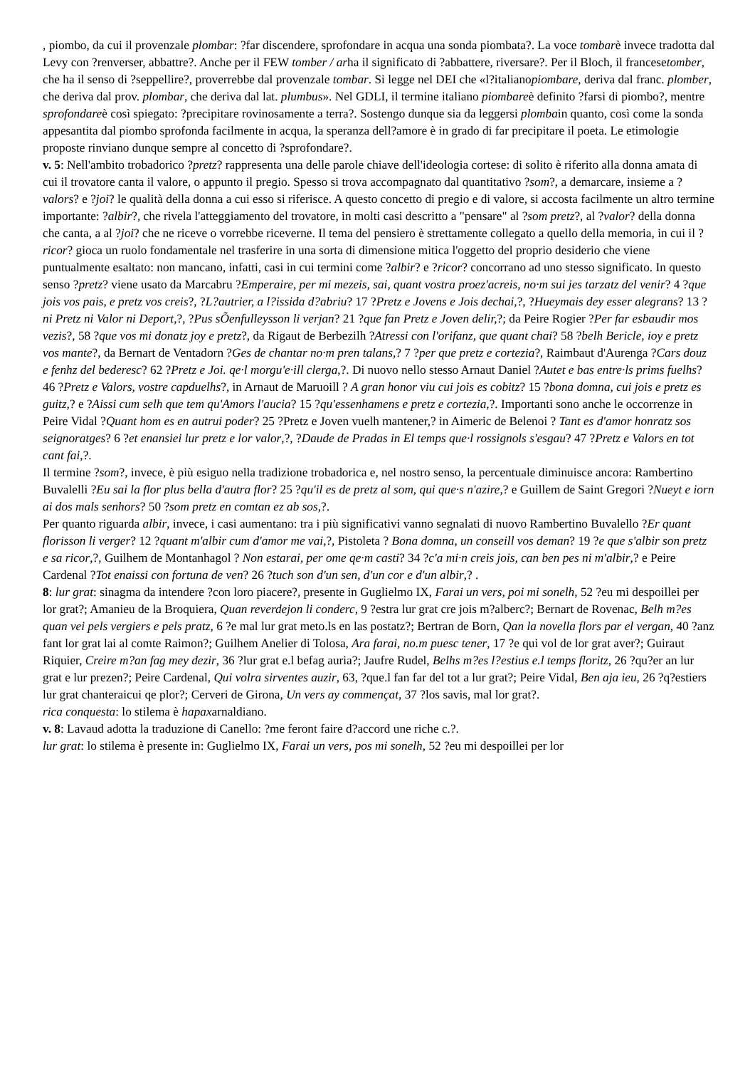, piombo, da cui il provenzale plombar: ?far discendere, sprofondare in acqua una sonda piombata?. La voce tombarè invece tradotta dal Levy con ?renverser, abbattre?. Anche per il FEW tomber / arha il significato di ?abbattere, riversare?. Per il Bloch, il francesetomber, che ha il senso di ?seppellire?, proverrebbe dal provenzale tombar. Si legge nel DEI che «l?italianopiombare, deriva dal franc. plomber, che deriva dal prov. plombar, che deriva dal lat. plumbus». Nel GDLI, il termine italiano piombareè definito ?farsi di piombo?, mentre sprofondareè così spiegato: ?precipitare rovinosamente a terra?. Sostengo dunque sia da leggersi plombain quanto, così come la sonda appesantita dal piombo sprofonda facilmente in acqua, la speranza dell?amore è in grado di far precipitare il poeta. Le etimologie proposte rinviano dunque sempre al concetto di ?sprofondare?.
v. 5: Nell'ambito trobadorico ?pretz? rappresenta una delle parole chiave dell'ideologia cortese: di solito è riferito alla donna amata di cui il trovatore canta il valore, o appunto il pregio. Spesso si trova accompagnato dal quantitativo ?som?, a demarcare, insieme a ?valors? e ?joi? le qualità della donna a cui esso si riferisce. A questo concetto di pregio e di valore, si accosta facilmente un altro termine importante: ?albir?, che rivela l'atteggiamento del trovatore, in molti casi descritto a "pensare" al ?som pretz?, al ?valor? della donna che canta, a al ?joi? che ne riceve o vorrebbe riceverne. Il tema del pensiero è strettamente collegato a quello della memoria, in cui il ?ricor? gioca un ruolo fondamentale nel trasferire in una sorta di dimensione mitica l'oggetto del proprio desiderio che viene puntualmente esaltato: non mancano, infatti, casi in cui termini come ?albir? e ?ricor? concorrano ad uno stesso significato. In questo senso ?pretz? viene usato da Marcabru ?Emperaire, per mi mezeis, sai, quant vostra proez'acreis, no·m sui jes tarzatz del venir? 4 ?que jois vos pais, e pretz vos creis?, ?L?autrier, a l?issida d?abriu? 17 ?Pretz e Jovens e Jois dechai,?, ?Hueymais dey esser alegrans? 13 ?ni Pretz ni Valor ni Deport,?, ?Pus sÕenfulleysson li verjan? 21 ?que fan Pretz e Joven delir,?; da Peire Rogier ?Per far esbaudir mos vezis?, 58 ?que vos mi donatz joy e pretz?, da Rigaut de Berbezilh ?Atressi con l'orifanz, que quant chai? 58 ?belh Bericle, ioy e pretz vos mante?, da Bernart de Ventadorn ?Ges de chantar no·m pren talans,? 7 ?per que pretz e cortezia?, Raimbaut d'Aurenga ?Cars douz e fenhz del bederesc? 62 ?Pretz e Joi. qe·l morgu'e·ill clerga,?. Di nuovo nello stesso Arnaut Daniel ?Autet e bas entre·ls prims fuelhs? 46 ?Pretz e Valors, vostre capduelhs?, in Arnaut de Maruoill ? A gran honor viu cui jois es cobitz? 15 ?bona domna, cui jois e pretz es guitz,? e ?Aissi cum selh que tem qu'Amors l'aucia? 15 ?qu'essenhamens e pretz e cortezia,?. Importanti sono anche le occorrenze in Peire Vidal ?Quant hom es en autrui poder? 25 ?Pretz e Joven vuelh mantener,? in Aimeric de Belenoi ? Tant es d'amor honratz sos seignoratges? 6 ?et enansiei lur pretz e lor valor,?, ?Daude de Pradas in El temps que·l rossignols s'esgau? 47 ?Pretz e Valors en tot cant fai,?.
Il termine ?som?, invece, è più esiguo nella tradizione trobadorica e, nel nostro senso, la percentuale diminuisce ancora: Rambertino Buvalelli ?Eu sai la flor plus bella d'autra flor? 25 ?qu'il es de pretz al som, qui que·s n'azire,? e Guillem de Saint Gregori ?Nueyt e iorn ai dos mals senhors? 50 ?som pretz en comtan ez ab sos,?.
Per quanto riguarda albir, invece, i casi aumentano: tra i più significativi vanno segnalati di nuovo Rambertino Buvalello ?Er quant florisson li verger? 12 ?quant m'albir cum d'amor me vai,?, Pistoleta ? Bona domna, un conseill vos deman? 19 ?e que s'albir son pretz e sa ricor,?, Guilhem de Montanhagol ? Non estarai, per ome qe·m casti? 34 ?c'a mi·n creis jois, can ben pes ni m'albir,? e Peire Cardenal ?Tot enaissi con fortuna de ven? 26 ?tuch son d'un sen, d'un cor e d'un albir,? .
8: lur grat: sinagma da intendere ?con loro piacere?, presente in Guglielmo IX, Farai un vers, poi mi sonelh, 52 ?eu mi despoillei per lor grat?; Amanieu de la Broquiera, Quan reverdejon li conderc, 9 ?estra lur grat cre jois m?alberc?; Bernart de Rovenac, Belh m?es quan vei pels vergiers e pels pratz, 6 ?e mal lur grat meto.ls en las postatz?; Bertran de Born, Qan la novella flors par el vergan, 40 ?anz fant lor grat lai al comte Raimon?; Guilhem Anelier di Tolosa, Ara farai, no.m puesc tener, 17 ?e qui vol de lor grat aver?; Guiraut Riquier, Creire m?an fag mey dezir, 36 ?lur grat e.l befag auria?; Jaufre Rudel, Belhs m?es l?estius e.l temps floritz, 26 ?qu?er an lur grat e lur prezen?; Peire Cardenal, Qui volra sirventes auzir, 63, ?que.l fan far del tot a lur grat?; Peire Vidal, Ben aja ieu, 26 ?q?estiers lur grat chanteraicui qe plor?; Cerveri de Girona, Un vers ay commençat, 37 ?los savis, mal lor grat?.
rica conquesta: lo stilema è hapaxarnaldiano.
v. 8: Lavaud adotta la traduzione di Canello: ?me feront faire d?accord une riche c.?.
lur grat: lo stilema è presente in: Guglielmo IX, Farai un vers, pos mi sonelh, 52 ?eu mi despoillei per lor